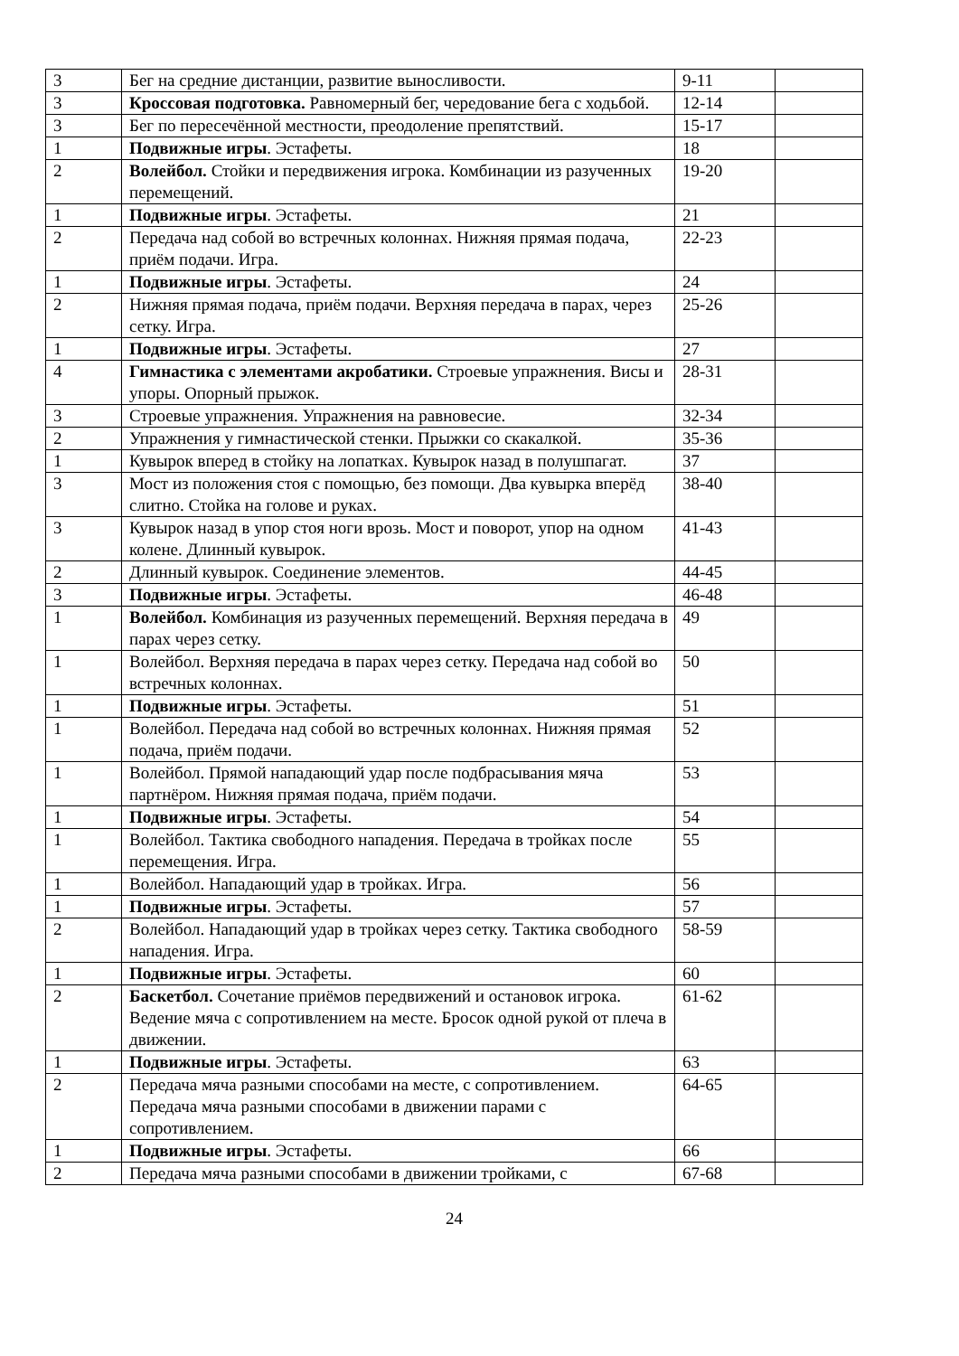| 3 | Бег на средние дистанции, развитие выносливости. | 9-11 | |
| 3 | Кроссовая подготовка. Равномерный бег, чередование бега с ходьбой. | 12-14 | |
| 3 | Бег по пересечённой местности, преодоление препятствий. | 15-17 | |
| 1 | Подвижные игры . Эстафеты. | 18 | |
| 2 | Волейбол. Стойки и передвижения игрока. Комбинации из разученных перемещений. | 19-20 | |
| 1 | Подвижные игры . Эстафеты. | 21 | |
| 2 | Передача над собой во встречных колоннах. Нижняя прямая подача, приём подачи. Игра. | 22-23 | |
| 1 | Подвижные игры . Эстафеты. | 24 | |
| 2 | Нижняя прямая подача, приём подачи. Верхняя передача в парах, через сетку. Игра. | 25-26 | |
| 1 | Подвижные игры . Эстафеты. | 27 | |
| 4 | Гимнастика с элементами акробатики. Строевые упражнения. Висы и упоры. Опорный прыжок. | 28-31 | |
| 3 | Строевые упражнения. Упражнения на равновесие. | 32-34 | |
| 2 | Упражнения у гимнастической стенки. Прыжки со скакалкой. | 35-36 | |
| 1 | Кувырок вперед в стойку на лопатках. Кувырок назад в полушпагат. | 37 | |
| 3 | Мост из положения стоя с помощью, без помощи. Два кувырка вперёд слитно. Стойка на голове и руках. | 38-40 | |
| 3 | Кувырок назад в упор стоя ноги врозь. Мост и поворот, упор на одном колене. Длинный кувырок. | 41-43 | |
| 2 | Длинный кувырок. Соединение элементов. | 44-45 | |
| 3 | Подвижные игры . Эстафеты. | 46-48 | |
| 1 | Волейбол. Комбинация из разученных перемещений. Верхняя передача в парах через сетку. | 49 | |
| 1 | Волейбол. Верхняя передача в парах через сетку. Передача над собой во встречных колоннах. | 50 | |
| 1 | Подвижные игры . Эстафеты. | 51 | |
| 1 | Волейбол. Передача над собой во встречных колоннах. Нижняя прямая подача, приём подачи. | 52 | |
| 1 | Волейбол. Прямой нападающий удар после подбрасывания мяча партнёром. Нижняя прямая подача, приём подачи. | 53 | |
| 1 | Подвижные игры . Эстафеты. | 54 | |
| 1 | Волейбол. Тактика свободного нападения. Передача в тройках после перемещения. Игра. | 55 | |
| 1 | Волейбол. Нападающий удар в тройках. Игра. | 56 | |
| 1 | Подвижные игры . Эстафеты. | 57 | |
| 2 | Волейбол. Нападающий удар в тройках через сетку. Тактика свободного нападения. Игра. | 58-59 | |
| 1 | Подвижные игры . Эстафеты. | 60 | |
| 2 | Баскетбол. Сочетание приёмов передвижений и остановок игрока. Ведение мяча с сопротивлением на месте. Бросок одной рукой от плеча в движении. | 61-62 | |
| 1 | Подвижные игры . Эстафеты. | 63 | |
| 2 | Передача мяча разными способами на месте, с сопротивлением. Передача мяча разными способами в движении парами с сопротивлением. | 64-65 | |
| 1 | Подвижные игры . Эстафеты. | 66 | |
| 2 | Передача мяча разными способами в движении тройками, с | 67-68 | |
24